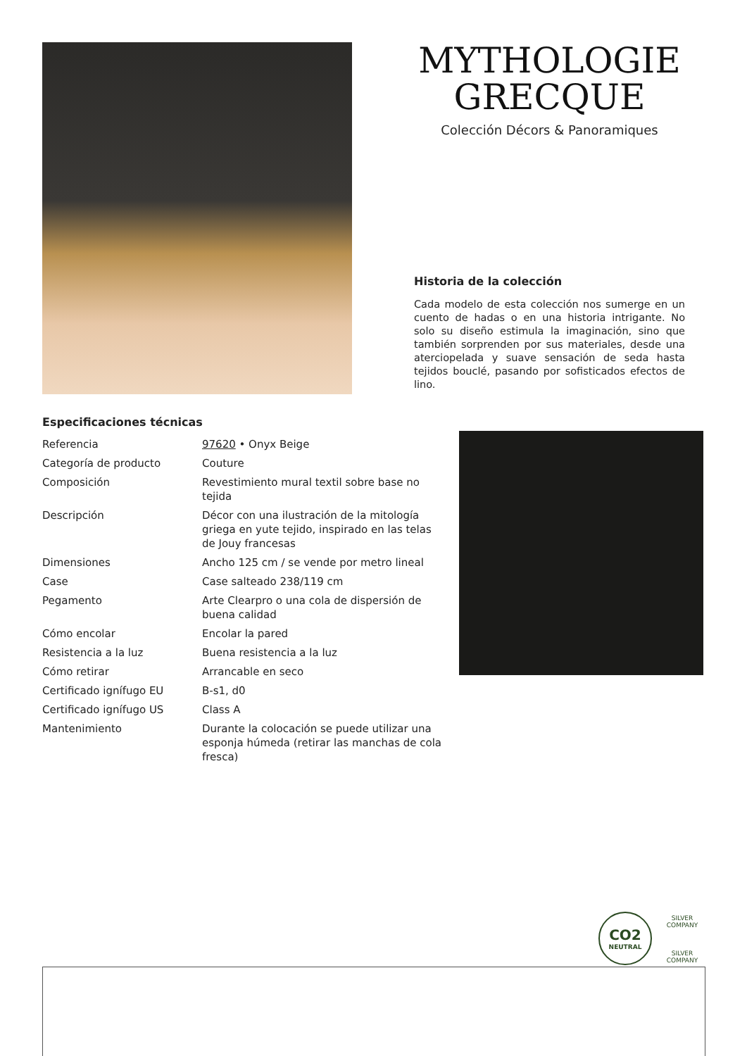MYTHOLOGIE GRECQUE
Colección Décors & Panoramiques
Historia de la colección
Cada modelo de esta colección nos sumerge en un cuento de hadas o en una historia intrigante. No solo su diseño estimula la imaginación, sino que también sorprenden por sus materiales, desde una aterciopelada y suave sensación de seda hasta tejidos bouclé, pasando por sofisticados efectos de lino.
Especificaciones técnicas
| Referencia | 97620 • Onyx Beige |
| Categoría de producto | Couture |
| Composición | Revestimiento mural textil sobre base no tejida |
| Descripción | Décor con una ilustración de la mitología griega en yute tejido, inspirado en las telas de Jouy francesas |
| Dimensiones | Ancho 125 cm / se vende por metro lineal |
| Case | Case salteado 238/119 cm |
| Pegamento | Arte Clearpro o una cola de dispersión de buena calidad |
| Cómo encolar | Encolar la pared |
| Resistencia a la luz | Buena resistencia a la luz |
| Cómo retirar | Arrancable en seco |
| Certificado ignífugo EU | B-s1, d0 |
| Certificado ignífugo US | Class A |
| Mantenimiento | Durante la colocación se puede utilizar una esponja húmeda (retirar las manchas de cola fresca) |
CO2
NEUTRAL
SILVER COMPANY
SILVER COMPANY